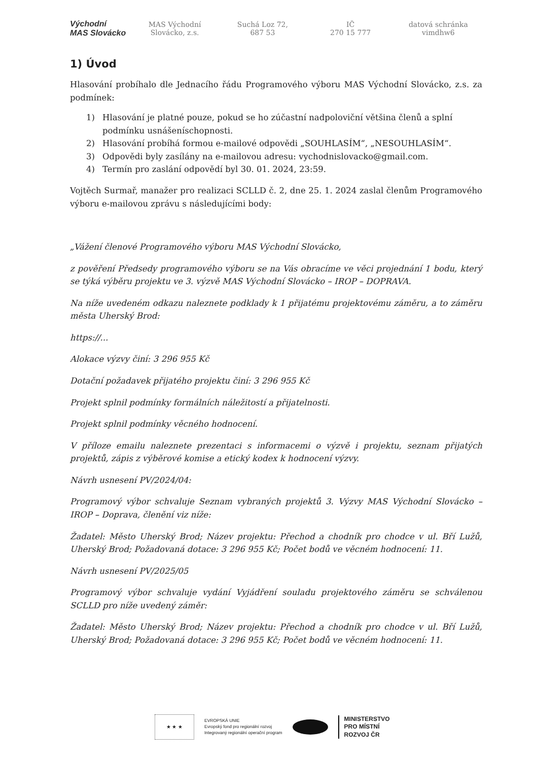Východní
MAS Slovácko
MAS Východní
Slovácko, z.s.
Suchá Loz 72,
687 53
IČ
270 15 777
datová schránka
vimdhw6
1) Úvod
Hlasování probíhalo dle Jednacího řádu Programového výboru MAS Východní Slovácko, z.s. za podmínek:
1) Hlasování je platné pouze, pokud se ho zúčastní nadpoloviční většina členů a splní podmínku usnášeníschopnosti.
2) Hlasování probíhá formou e-mailové odpovědi „SOUHLASÍM“, „NESOUHLASÍM“.
3) Odpovědi byly zasílány na e-mailovou adresu: vychodnislovacko@gmail.com.
4) Termín pro zaslání odpovědí byl 30. 01. 2024, 23:59.
Vojtěch Surmař, manažer pro realizaci SCLLD č. 2, dne 25. 1. 2024 zaslal členům Programového výboru e-mailovou zprávu s následujícími body:
„Vážení členové Programového výboru MAS Východní Slovácko,
z pověření Předsedy programového výboru se na Vás obracíme ve věci projednání 1 bodu, který se týká výběru projektu ve 3. výzvě MAS Východní Slovácko – IROP – DOPRAVA.
Na níže uvedeném odkazu naleznete podklady k 1 přijatému projektovému záměru, a to záměru města Uherský Brod:
https://...
Alokace výzvy činí: 3 296 955 Kč
Dotační požadavek přijatého projektu činí: 3 296 955 Kč
Projekt splnil podmínky formálních náležitostí a přijatelnosti.
Projekt splnil podmínky věcného hodnocení.
V příloze emailu naleznete prezentaci s informacemi o výzvě i projektu, seznam přijatých projektů, zápis z výběrové komise a etický kodex k hodnocení výzvy.
Návrh usnesení PV/2024/04:
Programový výbor schvaluje Seznam vybraných projektů 3. Výzvy MAS Východní Slovácko – IROP – Doprava, členění viz níže:
Žadatel: Město Uherský Brod; Název projektu: Přechod a chodník pro chodce v ul. Bří Lužů, Uherský Brod; Požadovaná dotace: 3 296 955 Kč; Počet bodů ve věcném hodnocení: 11.
Návrh usnesení PV/2025/05
Programový výbor schvaluje vydání Vyjádření souladu projektového záměru se schválenou SCLLD pro níže uvedený záměr:
Žadatel: Město Uherský Brod; Název projektu: Přechod a chodník pro chodce v ul. Bří Lužů, Uherský Brod; Požadovaná dotace: 3 296 955 Kč; Počet bodů ve věcném hodnocení: 11.
★ ★ ★
EVROPSKÁ UNIE
Evropský fond pro regionální rozvoj
Integrovaný regionální operační program
MINISTERSTVO
PRO MÍSTNÍ
ROZVOJ ČR